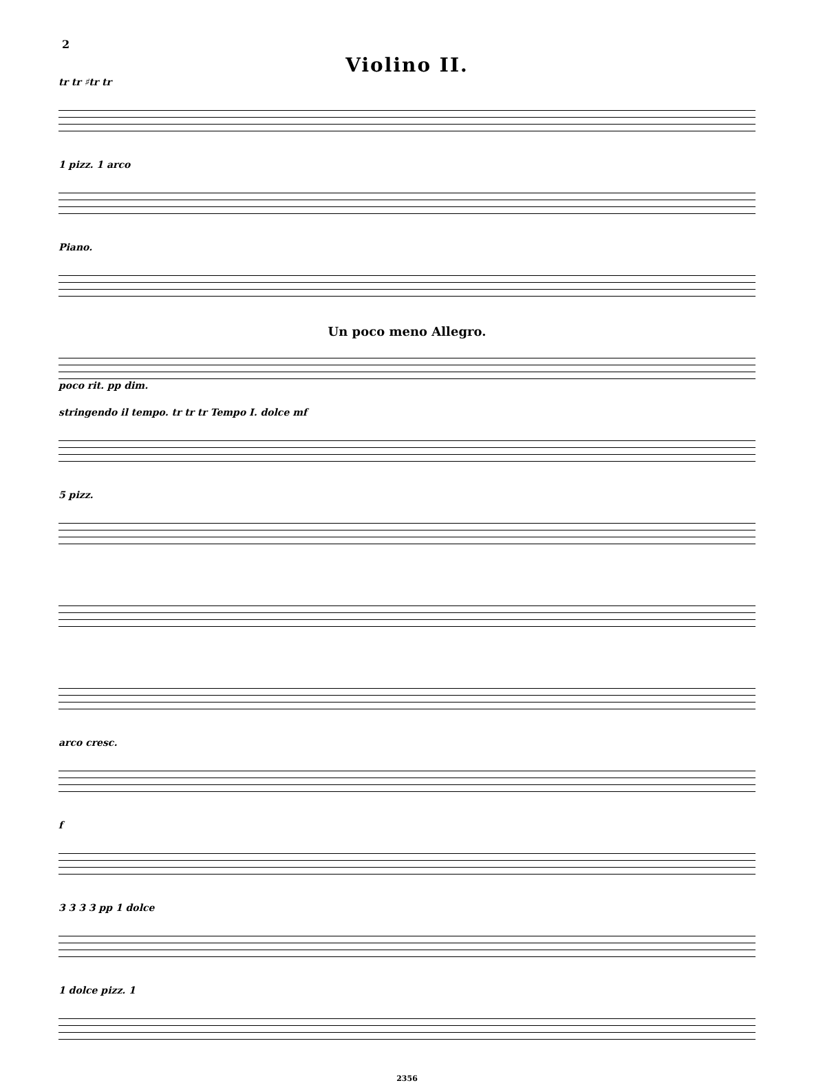2
Violino II.
tr tr ♯tr tr
1 pizz. 1 arco
Piano.
Un poco meno Allegro.
poco rit. pp dim.
stringendo il tempo. tr tr tr Tempo I. dolce mf
5 pizz.
arco cresc.
f
3 3 3 3 pp 1 dolce
1 dolce pizz. 1
2356